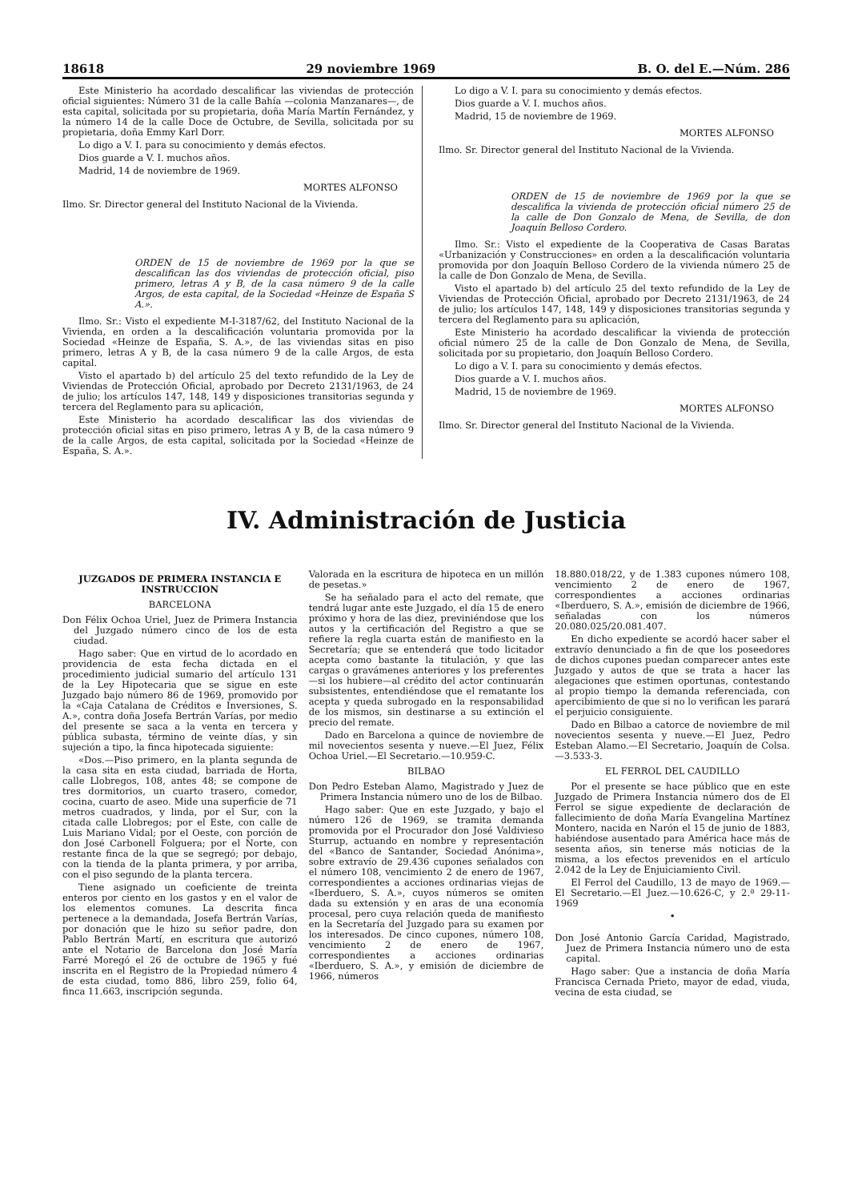18618 29 noviembre 1969 B. O. del E.—Núm. 286
Este Ministerio ha acordado descalificar las viviendas de protección oficial siguientes: Número 31 de la calle Bahía —colonia Manzanares—, de esta capital, solicitada por su propietaria, doña María Martín Fernández, y la número 14 de la calle Doce de Octubre, de Sevilla, solicitada por su propietaria, doña Emmy Karl Dorr.
Lo digo a V. I. para su conocimiento y demás efectos.
Dios guarde a V. I. muchos años.
Madrid, 14 de noviembre de 1969.
MORTES ALFONSO
Ilmo. Sr. Director general del Instituto Nacional de la Vivienda.
ORDEN de 15 de noviembre de 1969 por la que se descalifican las dos viviendas de protección oficial, piso primero, letras A y B, de la casa número 9 de la calle Argos, de esta capital, de la Sociedad «Heinze de España S A.».
Ilmo. Sr.: Visto el expediente M-I-3187/62, del Instituto Nacional de la Vivienda, en orden a la descalificación voluntaria promovida por la Sociedad «Heinze de España, S. A.», de las viviendas sitas en piso primero, letras A y B, de la casa número 9 de la calle Argos, de esta capital.
Visto el apartado b) del artículo 25 del texto refundido de la Ley de Viviendas de Protección Oficial, aprobado por Decreto 2131/1963, de 24 de julio; los artículos 147, 148, 149 y disposiciones transitorias segunda y tercera del Reglamento para su aplicación,
Este Ministerio ha acordado descalificar las dos viviendas de protección oficial sitas en piso primero, letras A y B, de la casa número 9 de la calle Argos, de esta capital, solicitada por la Sociedad «Heinze de España, S. A.».
Lo digo a V. I. para su conocimiento y demás efectos.
Dios guarde a V. I. muchos años.
Madrid, 15 de noviembre de 1969.
MORTES ALFONSO
Ilmo. Sr. Director general del Instituto Nacional de la Vivienda.
ORDEN de 15 de noviembre de 1969 por la que se descalifica la vivienda de protección oficial número 25 de la calle de Don Gonzalo de Mena, de Sevilla, de don Joaquín Belloso Cordero.
Ilmo. Sr.: Visto el expediente de la Cooperativa de Casas Baratas «Urbanización y Construcciones» en orden a la descalificación voluntaria promovida por don Joaquín Belloso Cordero de la vivienda número 25 de la calle de Don Gonzalo de Mena, de Sevilla.
Visto el apartado b) del artículo 25 del texto refundido de la Ley de Viviendas de Protección Oficial, aprobado por Decreto 2131/1963, de 24 de julio; los artículos 147, 148, 149 y disposiciones transitorias segunda y tercera del Reglamento para su aplicación,
Este Ministerio ha acordado descalificar la vivienda de protección oficial número 25 de la calle de Don Gonzalo de Mena, de Sevilla, solicitada por su propietario, don Joaquín Belloso Cordero.
Lo digo a V. I. para su conocimiento y demás efectos.
Dios guarde a V. I. muchos años.
Madrid, 15 de noviembre de 1969.
MORTES ALFONSO
Ilmo. Sr. Director general del Instituto Nacional de la Vivienda.
IV. Administración de Justicia
JUZGADOS DE PRIMERA INSTANCIA E INSTRUCCION
BARCELONA
Don Félix Ochoa Uriel, Juez de Primera Instancia del Juzgado número cinco de los de esta ciudad.
Hago saber: Que en virtud de lo acordado en providencia de esta fecha dictada en el procedimiento judicial sumario del artículo 131 de la Ley Hipotecaria que se sigue en este Juzgado bajo número 86 de 1969, promovido por la «Caja Catalana de Créditos e Inversiones, S. A.», contra doña Josefa Bertrán Varías, por medio del presente se saca a la venta en tercera y pública subasta, término de veinte días, y sin sujeción a tipo, la finca hipotecada siguiente:
«Dos.—Piso primero, en la planta segunda de la casa sita en esta ciudad, barriada de Horta, calle Llobregos, 108, antes 48; se compone de tres dormitorios, un cuarto trasero, comedor, cocina, cuarto de aseo. Mide una superficie de 71 metros cuadrados, y linda, por el Sur, con la citada calle Llobregos; por el Este, con calle de Luis Mariano Vidal; por el Oeste, con porción de don José Carbonell Folguera; por el Norte, con restante finca de la que se segregó; por debajo, con la tienda de la planta primera, y por arriba, con el piso segundo de la planta tercera.
Tiene asignado un coeficiente de treinta enteros por ciento en los gastos y en el valor de los elementos comunes. La descrita finca pertenece a la demandada, Josefa Bertrán Varías, por donación que le hizo su señor padre, don Pablo Bertrán Martí, en escritura que autorizó ante el Notario de Barcelona don José María Farré Moregó el 26 de octubre de 1965 y fué inscrita en el Registro de la Propiedad número 4 de esta ciudad, tomo 886, libro 259, folio 64, finca 11.663, inscripción segunda.
Valorada en la escritura de hipoteca en un millón de pesetas.»
Se ha señalado para el acto del remate, que tendrá lugar ante este Juzgado, el día 15 de enero próximo y hora de las diez, previniéndose que los autos y la certificación del Registro a que se refiere la regla cuarta están de manifiesto en la Secretaría; que se entenderá que todo licitador acepta como bastante la titulación, y que las cargas o gravámenes anteriores y los preferentes—si los hubiere—al crédito del actor continuarán subsistentes, entendiéndose que el rematante los acepta y queda subrogado en la responsabilidad de los mismos, sin destinarse a su extinción el precio del remate.
Dado en Barcelona a quince de noviembre de mil novecientos sesenta y nueve.—El Juez, Félix Ochoa Uriel.—El Secretario.—10.959-C.
BILBAO
Don Pedro Esteban Alamo, Magistrado y Juez de Primera Instancia número uno de los de Bilbao.
Hago saber: Que en este Juzgado, y bajo el número 126 de 1969, se tramita demanda promovida por el Procurador don José Valdivieso Sturrup, actuando en nombre y representación del «Banco de Santander, Sociedad Anónima», sobre extravío de 29.436 cupones señalados con el número 108, vencimiento 2 de enero de 1967, correspondientes a acciones ordinarias viejas de «Iberduero, S. A.», cuyos números se omiten dada su extensión y en aras de una economía procesal, pero cuya relación queda de manifiesto en la Secretaría del Juzgado para su examen por los interesados. De cinco cupones, número 108, vencimiento 2 de enero de 1967, correspondientes a acciones ordinarias «Iberduero, S. A.», y emisión de diciembre de 1966, números
18.880.018/22, y de 1.383 cupones número 108, vencimiento 2 de enero de 1967, correspondientes a acciones ordinarias «Iberduero, S. A.», emisión de diciembre de 1966, señaladas con los números 20.080.025/20.081.407.
En dicho expediente se acordó hacer saber el extravío denunciado a fin de que los poseedores de dichos cupones puedan comparecer antes este Juzgado y autos de que se trata a hacer las alegaciones que estimen oportunas, contestando al propio tiempo la demanda referenciada, con apercibimiento de que si no lo verifican les parará el perjuicio consiguiente.
Dado en Bilbao a catorce de noviembre de mil novecientos sesenta y nueve.—El Juez, Pedro Esteban Alamo.—El Secretario, Joaquín de Colsa.—3.533-3.
EL FERROL DEL CAUDILLO
Por el presente se hace público que en este Juzgado de Primera Instancia número dos de El Ferrol se sigue expediente de declaración de fallecimiento de doña María Evangelina Martínez Montero, nacida en Narón el 15 de junio de 1883, habiéndose ausentado para América hace más de sesenta años, sin tenerse más noticias de la misma, a los efectos prevenidos en el artículo 2.042 de la Ley de Enjuiciamiento Civil.
El Ferrol del Caudillo, 13 de mayo de 1969.—El Secretario.—El Juez.—10.626-C, y 2.ª 29-11-1969
•
Don José Antonio García Caridad, Magistrado, Juez de Primera Instancia número uno de esta capital.
Hago saber: Que a instancia de doña María Francisca Cernada Prieto, mayor de edad, viuda, vecina de esta ciudad, se